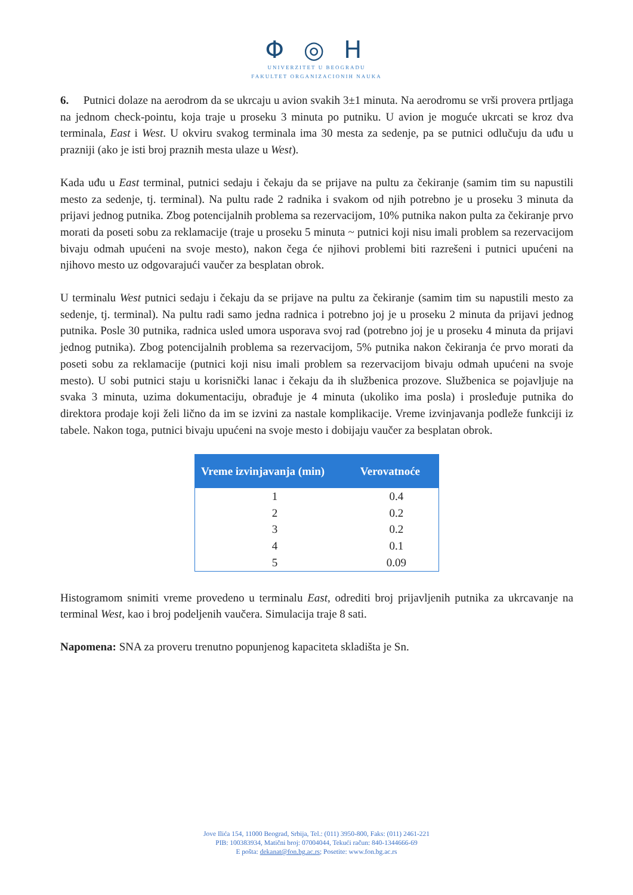Φ ◎ H
UNIVERZITET U BEOGRADU
FAKULTET ORGANIZACIONIH NAUKA
6. Putnici dolaze na aerodrom da se ukrcaju u avion svakih 3±1 minuta. Na aerodromu se vrši provera prtljaga na jednom check-pointu, koja traje u proseku 3 minuta po putniku. U avion je moguće ukrcati se kroz dva terminala, East i West. U okviru svakog terminala ima 30 mesta za sedenje, pa se putnici odlučuju da uđu u prazniji (ako je isti broj praznih mesta ulaze u West).
Kada uđu u East terminal, putnici sedaju i čekaju da se prijave na pultu za čekiranje (samim tim su napustili mesto za sedenje, tj. terminal). Na pultu rade 2 radnika i svakom od njih potrebno je u proseku 3 minuta da prijavi jednog putnika. Zbog potencijalnih problema sa rezervacijom, 10% putnika nakon pulta za čekiranje prvo morati da poseti sobu za reklamacije (traje u proseku 5 minuta ~ putnici koji nisu imali problem sa rezervacijom bivaju odmah upućeni na svoje mesto), nakon čega će njihovi problemi biti razrešeni i putnici upućeni na njihovo mesto uz odgovarajući vaučer za besplatan obrok.
U terminalu West putnici sedaju i čekaju da se prijave na pultu za čekiranje (samim tim su napustili mesto za sedenje, tj. terminal). Na pultu radi samo jedna radnica i potrebno joj je u proseku 2 minuta da prijavi jednog putnika. Posle 30 putnika, radnica usled umora usporava svoj rad (potrebno joj je u proseku 4 minuta da prijavi jednog putnika). Zbog potencijalnih problema sa rezervacijom, 5% putnika nakon čekiranja će prvo morati da poseti sobu za reklamacije (putnici koji nisu imali problem sa rezervacijom bivaju odmah upućeni na svoje mesto). U sobi putnici staju u korisnički lanac i čekaju da ih službenica prozove. Službenica se pojavljuje na svaka 3 minuta, uzima dokumentaciju, obrađuje je 4 minuta (ukoliko ima posla) i prosleđuje putnika do direktora prodaje koji želi lično da im se izvini za nastale komplikacije. Vreme izvinjavanja podleže funkciji iz tabele. Nakon toga, putnici bivaju upućeni na svoje mesto i dobijaju vaučer za besplatan obrok.
| Vreme izvinjavanja (min) | Verovatnoće |
| --- | --- |
| 1 | 0.4 |
| 2 | 0.2 |
| 3 | 0.2 |
| 4 | 0.1 |
| 5 | 0.09 |
Histogramom snimiti vreme provedeno u terminalu East, odrediti broj prijavljenih putnika za ukrcavanje na terminal West, kao i broj podeljenih vaučera. Simulacija traje 8 sati.
Napomena: SNA za proveru trenutno popunjenog kapaciteta skladišta je Sn.
Jove Ilića 154, 11000 Beograd, Srbija, Tel.: (011) 3950-800, Faks: (011) 2461-221
PIB: 100383934, Matični broj: 07004044, Tekući račun: 840-1344666-69
E pošta: dekanat@fon.bg.ac.rs; Posetite: www.fon.bg.ac.rs